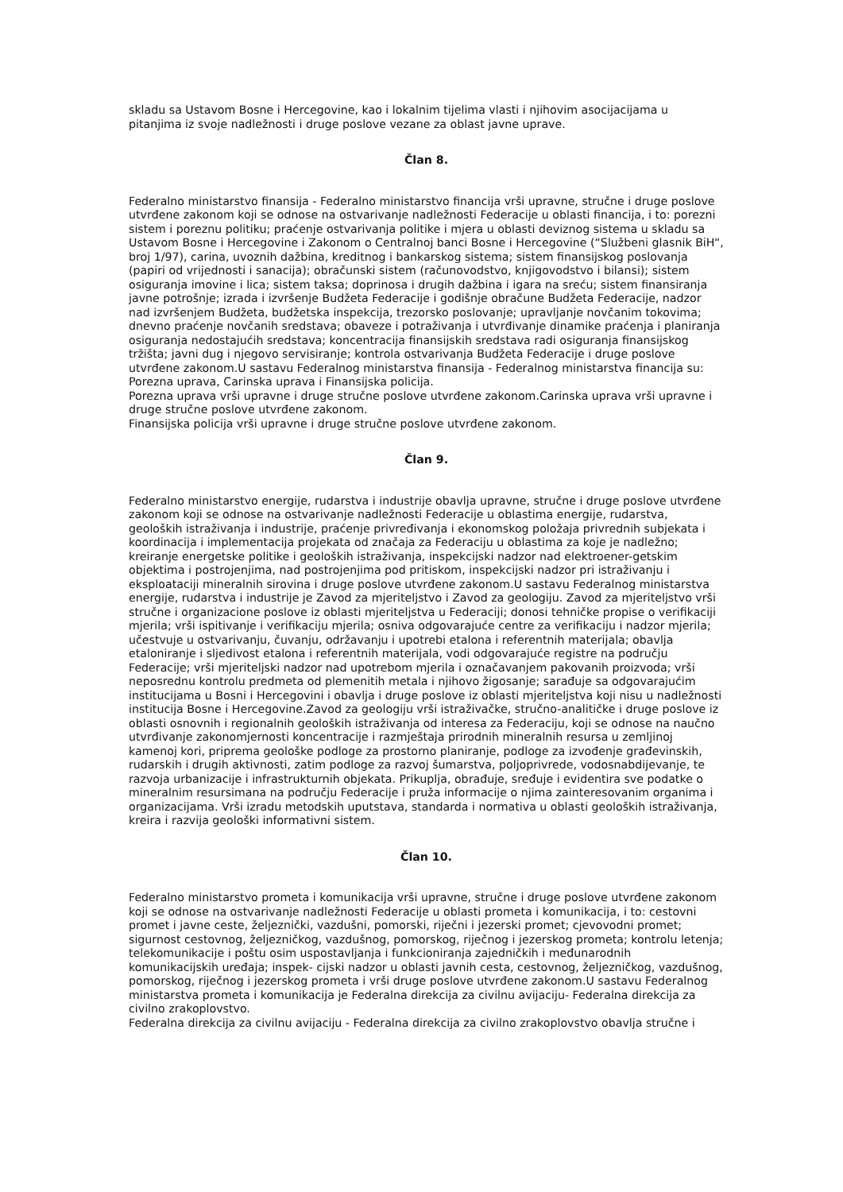skladu sa Ustavom Bosne i Hercegovine, kao i lokalnim tijelima vlasti i njihovim asocijacijama u pitanjima iz svoje nadležnosti i druge poslove vezane za oblast javne uprave.
Član 8.
Federalno ministarstvo finansija - Federalno ministarstvo financija vrši upravne, stručne i druge poslove utvrđene zakonom koji se odnose na ostvarivanje nadležnosti Federacije u oblasti financija, i to: porezni sistem i poreznu politiku; praćenje ostvarivanja politike i mjera u oblasti deviznog sistema u skladu sa Ustavom Bosne i Hercegovine i Zakonom o Centralnoj banci Bosne i Hercegovine (“Službeni glasnik BiH“, broj 1/97), carina, uvoznih dažbina, kreditnog i bankarskog sistema; sistem finansijskog poslovanja (papiri od vrijednosti i sanacija); obračunski sistem (računovodstvo, knjigovodstvo i bilansi); sistem osiguranja imovine i lica; sistem taksa; doprinosa i drugih dažbina i igara na sreću; sistem finansiranja javne potrošnje; izrada i izvršenje Budžeta Federacije i godišnje obračune Budžeta Federacije, nadzor nad izvršenjem Budžeta, budžetska inspekcija, trezorsko poslovanje; upravljanje novčanim tokovima; dnevno praćenje novčanih sredstava; obaveze i potraživanja i utvrđivanje dinamike praćenja i planiranja osiguranja nedostajućih sredstava; koncentracija finansijskih sredstava radi osiguranja finansijskog tržišta; javni dug i njegovo servisiranje; kontrola ostvarivanja Budžeta Federacije i druge poslove utvrđene zakonom.U sastavu Federalnog ministarstva finansija - Federalnog ministarstva financija su: Porezna uprava, Carinska uprava i Finansijska policija.
Porezna uprava vrši upravne i druge stručne poslove utvrđene zakonom.Carinska uprava vrši upravne i druge stručne poslove utvrđene zakonom.
Finansijska policija vrši upravne i druge stručne poslove utvrđene zakonom.
Član 9.
Federalno ministarstvo energije, rudarstva i industrije obavlja upravne, stručne i druge poslove utvrđene zakonom koji se odnose na ostvarivanje nadležnosti Federacije u oblastima energije, rudarstva, geoloških istraživanja i industrije, praćenje privređivanja i ekonomskog položaja privrednih subjekata i koordinacija i implementacija projekata od značaja za Federaciju u oblastima za koje je nadležno; kreiranje energetske politike i geoloških istraživanja, inspekcijski nadzor nad elektroener-getskim objektima i postrojenjima, nad postrojenjima pod pritiskom, inspekcijski nadzor pri istraživanju i eksploataciji mineralnih sirovina i druge poslove utvrđene zakonom.U sastavu Federalnog ministarstva energije, rudarstva i industrije je Zavod za mjeriteljstvo i Zavod za geologiju. Zavod za mjeriteljstvo vrši stručne i organizacione poslove iz oblasti mjeriteljstva u Federaciji; donosi tehničke propise o verifikaciji mjerila; vrši ispitivanje i verifikaciju mjerila; osniva odgovarajuće centre za verifikaciju i nadzor mjerila; učestvuje u ostvarivanju, čuvanju, održavanju i upotrebi etalona i referentnih materijala; obavlja etaloniranje i sljedivost etalona i referentnih materijala, vodi odgovarajuće registre na području Federacije; vrši mjeriteljski nadzor nad upotrebom mjerila i označavanjem pakovanih proizvoda; vrši neposrednu kontrolu predmeta od plemenitih metala i njihovo žigosanje; sarađuje sa odgovarajućim institucijama u Bosni i Hercegovini i obavlja i druge poslove iz oblasti mjeriteljstva koji nisu u nadležnosti institucija Bosne i Hercegovine.Zavod za geologiju vrši istraživačke, stručno-analitičke i druge poslove iz oblasti osnovnih i regionalnih geoloških istraživanja od interesa za Federaciju, koji se odnose na naučno utvrđivanje zakonomjernosti koncentracije i razmještaja prirodnih mineralnih resursa u zemljinoj kamenoj kori, priprema geološke podloge za prostorno planiranje, podloge za izvođenje građevinskih, rudarskih i drugih aktivnosti, zatim podloge za razvoj šumarstva, poljoprivrede, vodosnabdijevanje, te razvoja urbanizacije i infrastrukturnih objekata. Prikuplja, obrađuje, sređuje i evidentira sve podatke o mineralnim resursimana na području Federacije i pruža informacije o njima zainteresovanim organima i organizacijama. Vrši izradu metodskih uputstava, standarda i normativa u oblasti geoloških istraživanja, kreira i razvija geološki informativni sistem.
Član 10.
Federalno ministarstvo prometa i komunikacija vrši upravne, stručne i druge poslove utvrđene zakonom koji se odnose na ostvarivanje nadležnosti Federacije u oblasti prometa i komunikacija, i to: cestovni promet i javne ceste, željeznički, vazdušni, pomorski, riječni i jezerski promet; cjevovodni promet; sigurnost cestovnog, željezničkog, vazdušnog, pomorskog, riječnog i jezerskog prometa; kontrolu letenja; telekomunikacije i poštu osim uspostavljanja i funkcioniranja zajedničkih i međunarodnih komunikacijskih uređaja; inspek- cijski nadzor u oblasti javnih cesta, cestovnog, željezničkog, vazdušnog, pomorskog, riječnog i jezerskog prometa i vrši druge poslove utvrđene zakonom.U sastavu Federalnog ministarstva prometa i komunikacija je Federalna direkcija za civilnu avijaciju- Federalna direkcija za civilno zrakoplovstvo.
Federalna direkcija za civilnu avijaciju - Federalna direkcija za civilno zrakoplovstvo obavlja stručne i